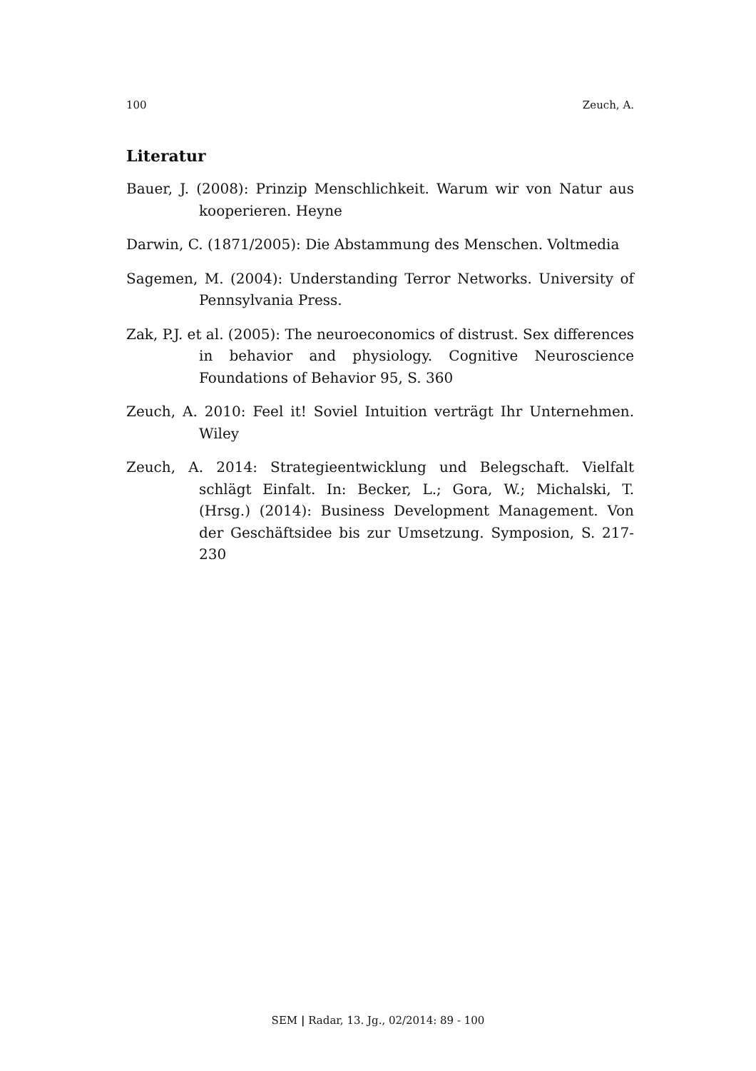100 Zeuch, A.
Literatur
Bauer, J. (2008): Prinzip Menschlichkeit. Warum wir von Natur aus kooperieren. Heyne
Darwin, C. (1871/2005): Die Abstammung des Menschen. Voltmedia
Sagemen, M. (2004): Understanding Terror Networks. University of Pennsylvania Press.
Zak, P.J. et al. (2005): The neuroeconomics of distrust. Sex differences in behavior and physiology. Cognitive Neuroscience Foundations of Behavior 95, S. 360
Zeuch, A. 2010: Feel it! Soviel Intuition verträgt Ihr Unternehmen. Wiley
Zeuch, A. 2014: Strategieentwicklung und Belegschaft. Vielfalt schlägt Einfalt. In: Becker, L.; Gora, W.; Michalski, T. (Hrsg.) (2014): Business Development Management. Von der Geschäftsidee bis zur Umsetzung. Symposion, S. 217-230
SEM | Radar, 13. Jg., 02/2014: 89 - 100